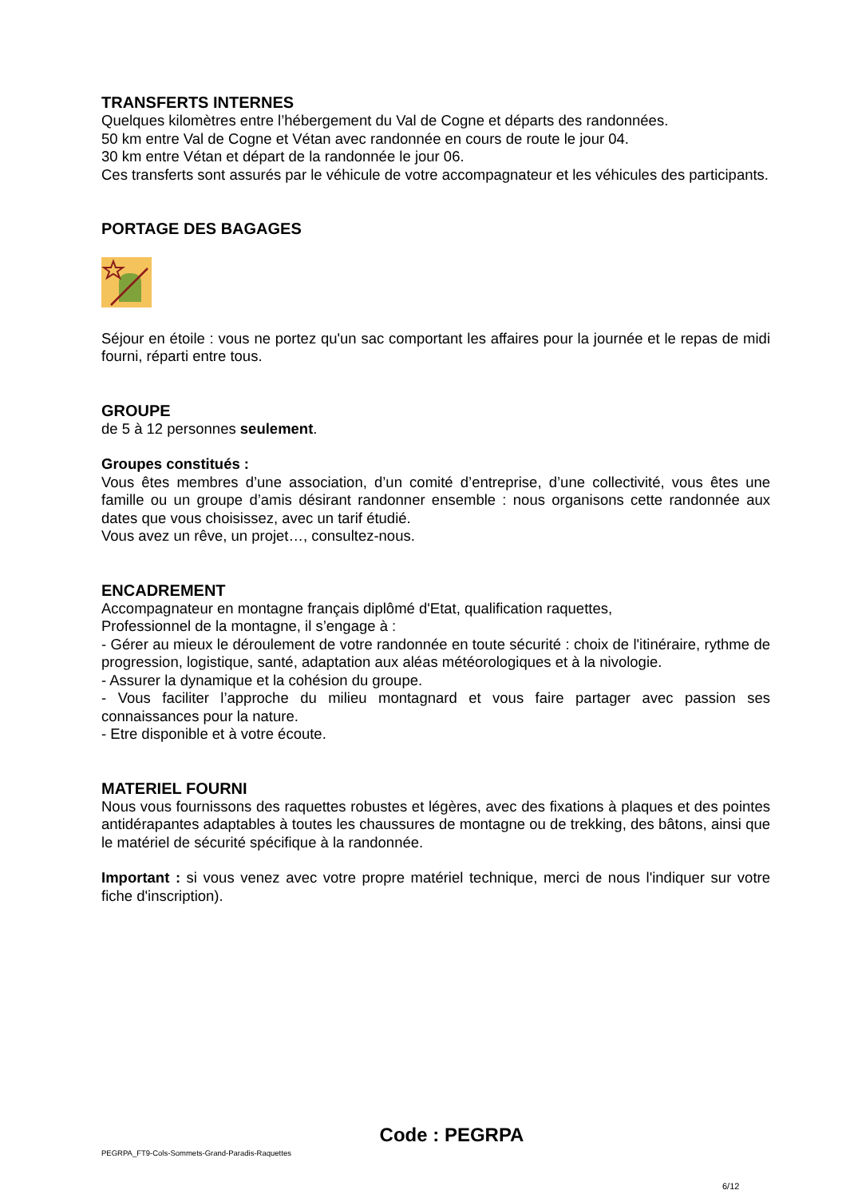TRANSFERTS INTERNES
Quelques kilomètres entre l’hébergement du Val de Cogne et départs des randonnées.
50 km entre Val de Cogne et Vétan avec randonnée en cours de route le jour 04.
30 km entre Vétan et départ de la randonnée le jour 06.
Ces transferts sont assurés par le véhicule de votre accompagnateur et les véhicules des participants.
PORTAGE DES BAGAGES
Séjour en étoile : vous ne portez qu'un sac comportant les affaires pour la journée et le repas de midi fourni, réparti entre tous.
GROUPE
de 5 à 12 personnes seulement.
Groupes constitués :
Vous êtes membres d’une association, d’un comité d’entreprise, d’une collectivité, vous êtes une famille ou un groupe d’amis désirant randonner ensemble : nous organisons cette randonnée aux dates que vous choisissez, avec un tarif étudié.
Vous avez un rêve, un projet…, consultez-nous.
ENCADREMENT
Accompagnateur en montagne français diplômé d'Etat, qualification raquettes,
Professionnel de la montagne, il s’engage à :
- Gérer au mieux le déroulement de votre randonnée en toute sécurité : choix de l'itinéraire, rythme de progression, logistique, santé, adaptation aux aléas météorologiques et à la nivologie.
- Assurer la dynamique et la cohésion du groupe.
- Vous faciliter l’approche du milieu montagnard et vous faire partager avec passion ses connaissances pour la nature.
- Etre disponible et à votre écoute.
MATERIEL FOURNI
Nous vous fournissons des raquettes robustes et légères, avec des fixations à plaques et des pointes antidérapantes adaptables à toutes les chaussures de montagne ou de trekking, des bâtons, ainsi que le matériel de sécurité spécifique à la randonnée.
Important : si vous venez avec votre propre matériel technique, merci de nous l'indiquer sur votre fiche d'inscription).
Code : PEGRPA
PEGRPA_FT9-Cols-Sommets-Grand-Paradis-Raquettes
6/12